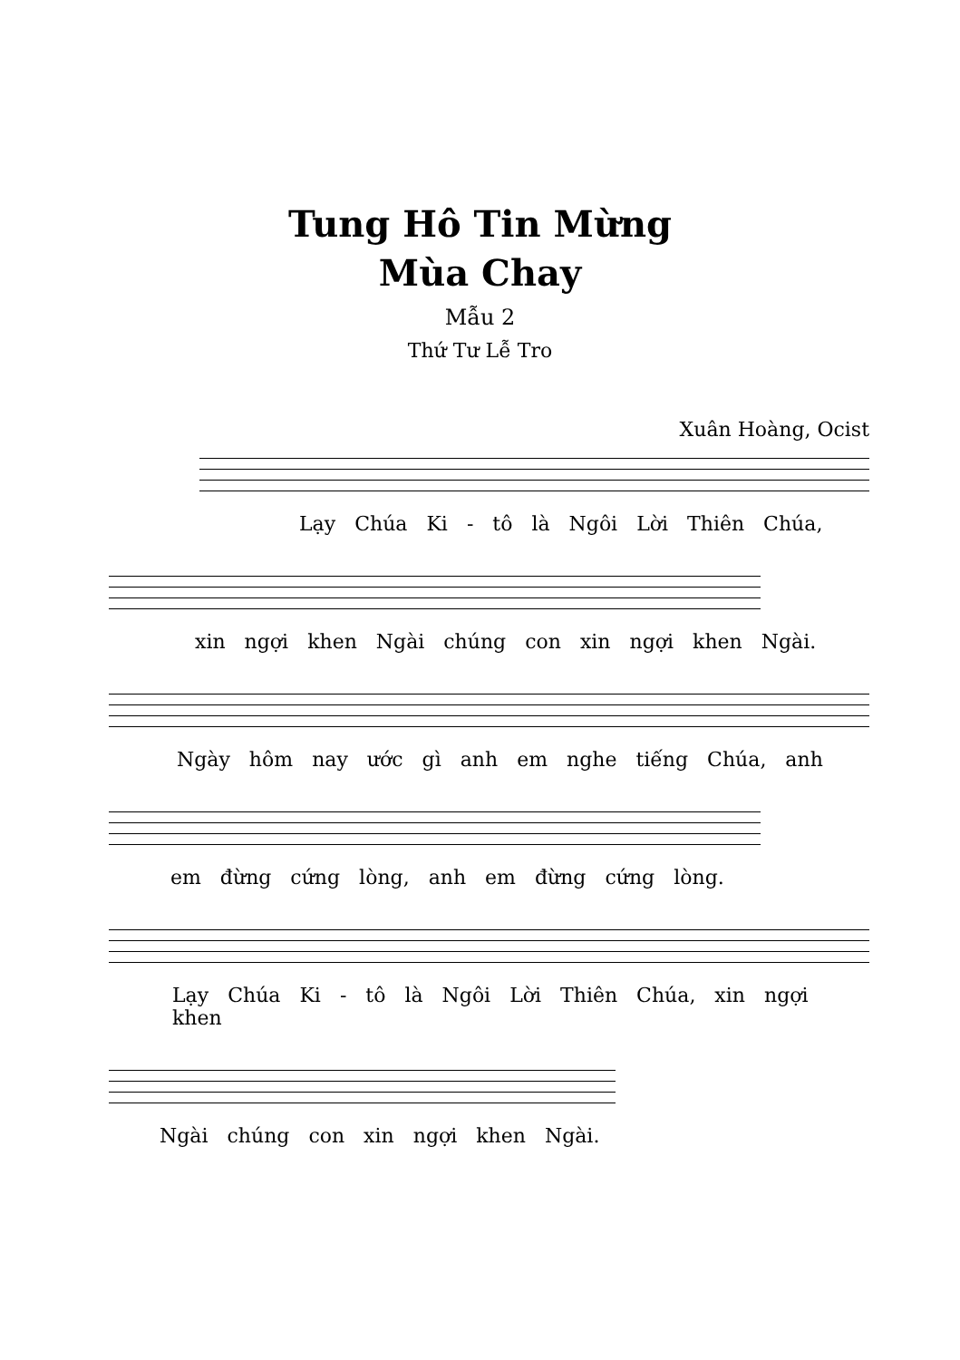Tung Hô Tin Mừng
Mùa Chay
Mẫu 2
Thứ Tư Lễ Tro
Xuân Hoàng, Ocist
Lạy Chúa Ki - tô là Ngôi Lời Thiên Chúa,
xin ngợi khen Ngài chúng con xin ngợi khen Ngài.
Ngày hôm nay ước gì anh em nghe tiếng Chúa, anh
em đừng cứng lòng, anh em đừng cứng lòng.
Lạy Chúa Ki - tô là Ngôi Lời Thiên Chúa, xin ngợi khen
Ngài chúng con xin ngợi khen Ngài.